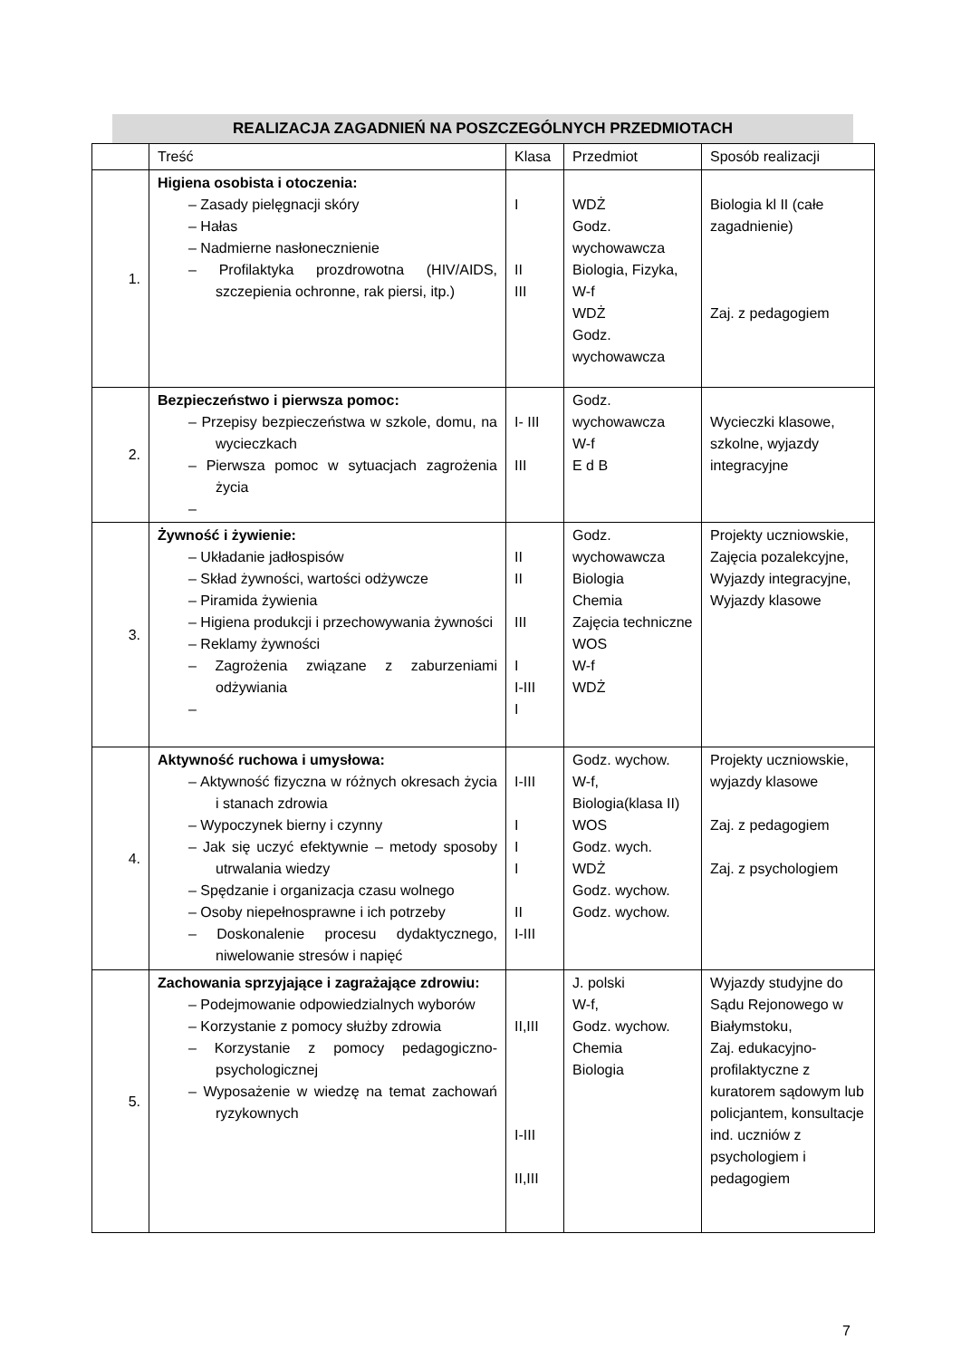REALIZACJA ZAGADNIEŃ NA POSZCZEGÓLNYCH PRZEDMIOTACH
| | Treść | Klasa | Przedmiot | Sposób realizacji |
| --- | --- | --- | --- | --- |
| 1. | Higiena osobista i otoczenia: – Zasady pielęgnacji skóry – Hałas – Nadmierne nasłonecznienie – Profilaktyka prozdrowotna (HIV/AIDS, szczepienia ochronne, rak piersi, itp.) | I II III | WDŻ Godz. wychowawcza Biologia, Fizyka, W-f WDŻ Godz. wychowawcza | Biologia kl II (całe zagadnienie) Zaj. z pedagogiem |
| 2. | Bezpieczeństwo i pierwsza pomoc: – Przepisy bezpieczeństwa w szkole, domu, na wycieczkach – Pierwsza pomoc w sytuacjach zagrożenia życia – | I- III III | Godz. wychowawcza W-f E d B | Wycieczki klasowe, szkolne, wyjazdy integracyjne |
| 3. | Żywność i żywienie: – Układanie jadłospisów – Skład żywności, wartości odżywcze – Piramida żywienia – Higiena produkcji i przechowywania żywności – Reklamy żywności – Zagrożenia związane z zaburzeniami odżywiania – | II II III I I-III I | Godz. wychowawcza Biologia Chemia Zajęcia techniczne WOS W-f WDŻ | Projekty uczniowskie, Zajęcia pozalekcyjne, Wyjazdy integracyjne, Wyjazdy klasowe |
| 4. | Aktywność ruchowa i umysłowa: – Aktywność fizyczna w różnych okresach życia i stanach zdrowia – Wypoczynek bierny i czynny – Jak się uczyć efektywnie – metody sposoby utrwalania wiedzy – Spędzanie i organizacja czasu wolnego – Osoby niepełnosprawne i ich potrzeby – Doskonalenie procesu dydaktycznego, niwelowanie stresów i napięć | I-III I I I II I-III | Godz. wychow. W-f, Biologia(klasa II) WOS Godz. wych. WDŻ Godz. wychow. Godz. wychow. | Projekty uczniowskie, wyjazdy klasowe Zaj. z pedagogiem Zaj. z psychologiem |
| 5. | Zachowania sprzyjające i zagrażające zdrowiu: – Podejmowanie odpowiedzialnych wyborów – Korzystanie z pomocy służby zdrowia – Korzystanie z pomocy pedagogiczno-psychologicznej – Wyposażenie w wiedzę na temat zachowań ryzykownych | II,III I-III II,III | J. polski W-f, Godz. wychow. Chemia Biologia | Wyjazdy studyjne do Sądu Rejonowego w Białymstoku, Zaj. edukacyjno-profilaktyczne z kuratorem sądowym lub policjantem, konsultacje ind. uczniów z psychologiem i pedagogiem |
7